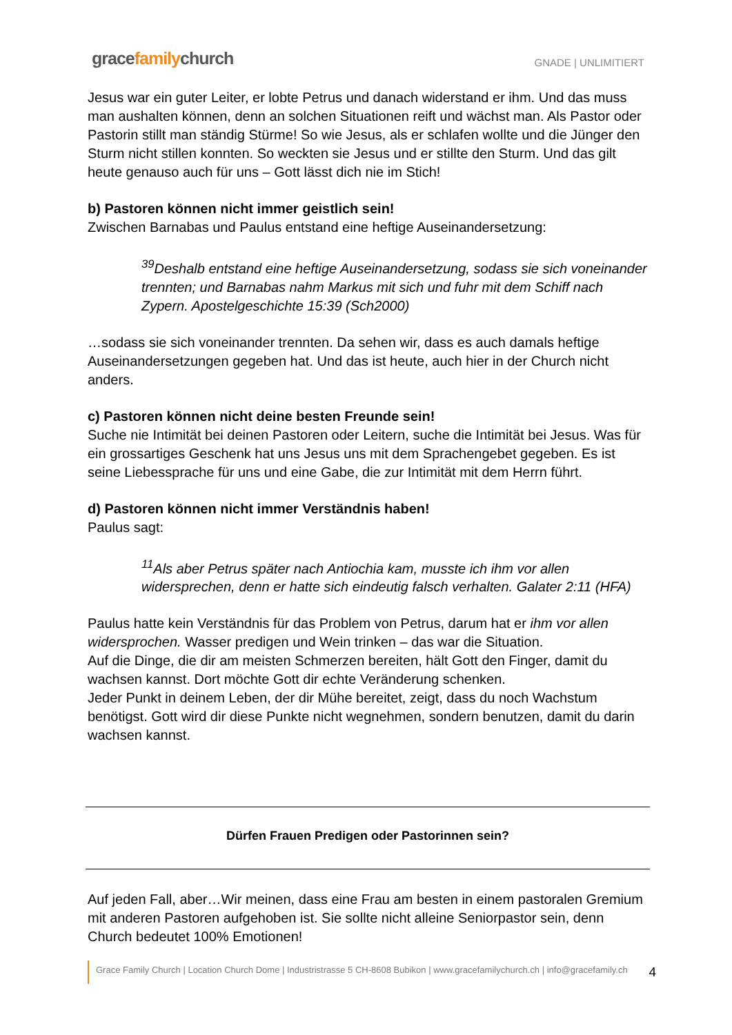gracefamilychurch
GNADE | UNLIMITIERT
Jesus war ein guter Leiter, er lobte Petrus und danach widerstand er ihm. Und das muss man aushalten können, denn an solchen Situationen reift und wächst man. Als Pastor oder Pastorin stillt man ständig Stürme! So wie Jesus, als er schlafen wollte und die Jünger den Sturm nicht stillen konnten. So weckten sie Jesus und er stillte den Sturm. Und das gilt heute genauso auch für uns – Gott lässt dich nie im Stich!
b) Pastoren können nicht immer geistlich sein!
Zwischen Barnabas und Paulus entstand eine heftige Auseinandersetzung:
<sup>39</sup> Deshalb entstand eine heftige Auseinandersetzung, sodass sie sich voneinander trennten; und Barnabas nahm Markus mit sich und fuhr mit dem Schiff nach Zypern. Apostelgeschichte 15:39 (Sch2000)
…sodass sie sich voneinander trennten. Da sehen wir, dass es auch damals heftige Auseinandersetzungen gegeben hat. Und das ist heute, auch hier in der Church nicht anders.
c) Pastoren können nicht deine besten Freunde sein!
Suche nie Intimität bei deinen Pastoren oder Leitern, suche die Intimität bei Jesus. Was für ein grossartiges Geschenk hat uns Jesus uns mit dem Sprachengebet gegeben. Es ist seine Liebessprache für uns und eine Gabe, die zur Intimität mit dem Herrn führt.
d) Pastoren können nicht immer Verständnis haben!
Paulus sagt:
<sup>11</sup> Als aber Petrus später nach Antiochia kam, musste ich ihm vor allen widersprechen, denn er hatte sich eindeutig falsch verhalten. Galater 2:11 (HFA)
Paulus hatte kein Verständnis für das Problem von Petrus, darum hat er ihm vor allen widersprochen. Wasser predigen und Wein trinken – das war die Situation.
Auf die Dinge, die dir am meisten Schmerzen bereiten, hält Gott den Finger, damit du wachsen kannst. Dort möchte Gott dir echte Veränderung schenken.
Jeder Punkt in deinem Leben, der dir Mühe bereitet, zeigt, dass du noch Wachstum benötigst. Gott wird dir diese Punkte nicht wegnehmen, sondern benutzen, damit du darin wachsen kannst.
Dürfen Frauen Predigen oder Pastorinnen sein?
Auf jeden Fall, aber…Wir meinen, dass eine Frau am besten in einem pastoralen Gremium mit anderen Pastoren aufgehoben ist. Sie sollte nicht alleine Seniorpastor sein, denn Church bedeutet 100% Emotionen!
Grace Family Church | Location Church Dome | Industristrasse 5 CH-8608 Bubikon | www.gracefamilychurch.ch | info@gracefamily.ch 4